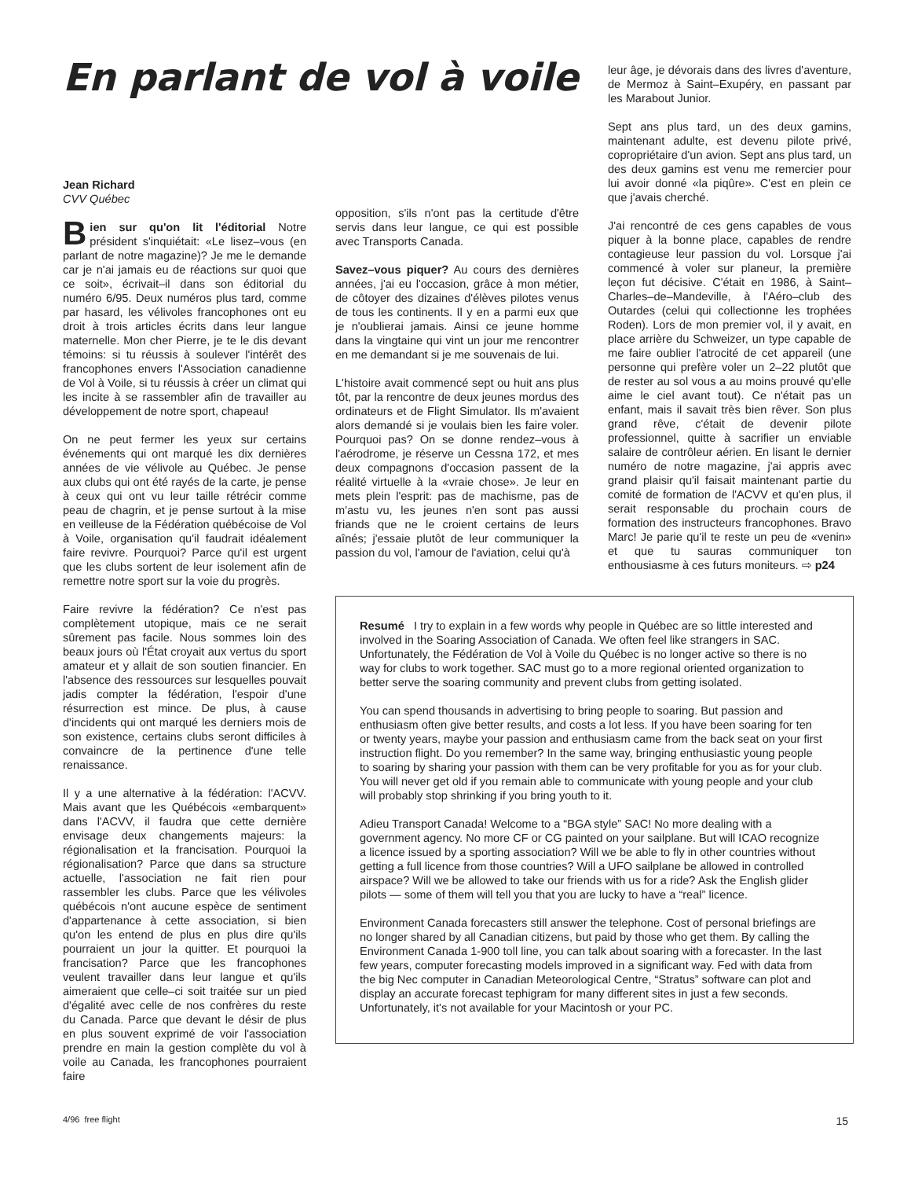En parlant de vol à voile
Jean Richard
CVV Québec
Bien sur qu'on lit l'éditorial Notre président s'inquiétait: «Le lisez–vous (en parlant de notre magazine)? Je me le demande car je n'ai jamais eu de réactions sur quoi que ce soit», écrivait–il dans son éditorial du numéro 6/95. Deux numéros plus tard, comme par hasard, les vélivoles francophones ont eu droit à trois articles écrits dans leur langue maternelle. Mon cher Pierre, je te le dis devant témoins: si tu réussis à soulever l'intérêt des francophones envers l'Association canadienne de Vol à Voile, si tu réussis à créer un climat qui les incite à se rassembler afin de travailler au développement de notre sport, chapeau!
On ne peut fermer les yeux sur certains événements qui ont marqué les dix dernières années de vie vélivole au Québec. Je pense aux clubs qui ont été rayés de la carte, je pense à ceux qui ont vu leur taille rétrécir comme peau de chagrin, et je pense surtout à la mise en veilleuse de la Fédération québécoise de Vol à Voile, organisation qu'il faudrait idéalement faire revivre. Pourquoi? Parce qu'il est urgent que les clubs sortent de leur isolement afin de remettre notre sport sur la voie du progrès.
Faire revivre la fédération? Ce n'est pas complètement utopique, mais ce ne serait sûrement pas facile. Nous sommes loin des beaux jours où l'État croyait aux vertus du sport amateur et y allait de son soutien financier. En l'absence des ressources sur lesquelles pouvait jadis compter la fédération, l'espoir d'une résurrection est mince. De plus, à cause d'incidents qui ont marqué les derniers mois de son existence, certains clubs seront difficiles à convaincre de la pertinence d'une telle renaissance.
Il y a une alternative à la fédération: l'ACVV. Mais avant que les Québécois «embarquent» dans l'ACVV, il faudra que cette dernière envisage deux changements majeurs: la régionalisation et la francisation. Pourquoi la régionalisation? Parce que dans sa structure actuelle, l'association ne fait rien pour rassembler les clubs. Parce que les vélivoles québécois n'ont aucune espèce de sentiment d'appartenance à cette association, si bien qu'on les entend de plus en plus dire qu'ils pourraient un jour la quitter. Et pourquoi la francisation? Parce que les francophones veulent travailler dans leur langue et qu'ils aimeraient que celle–ci soit traitée sur un pied d'égalité avec celle de nos confrères du reste du Canada. Parce que devant le désir de plus en plus souvent exprimé de voir l'association prendre en main la gestion complète du vol à voile au Canada, les francophones pourraient faire
opposition, s'ils n'ont pas la certitude d'être servis dans leur langue, ce qui est possible avec Transports Canada.
Savez–vous piquer? Au cours des dernières années, j'ai eu l'occasion, grâce à mon métier, de côtoyer des dizaines d'élèves pilotes venus de tous les continents. Il y en a parmi eux que je n'oublierai jamais. Ainsi ce jeune homme dans la vingtaine qui vint un jour me rencontrer en me demandant si je me souvenais de lui.
L'histoire avait commencé sept ou huit ans plus tôt, par la rencontre de deux jeunes mordus des ordinateurs et de Flight Simulator. Ils m'avaient alors demandé si je voulais bien les faire voler. Pourquoi pas? On se donne rendez–vous à l'aérodrome, je réserve un Cessna 172, et mes deux compagnons d'occasion passent de la réalité virtuelle à la «vraie chose». Je leur en mets plein l'esprit: pas de machisme, pas de m'astu vu, les jeunes n'en sont pas aussi friands que ne le croient certains de leurs aînés; j'essaie plutôt de leur communiquer la passion du vol, l'amour de l'aviation, celui qu'à
leur âge, je dévorais dans des livres d'aventure, de Mermoz à Saint–Exupéry, en passant par les Marabout Junior.
Sept ans plus tard, un des deux gamins, maintenant adulte, est devenu pilote privé, copropriétaire d'un avion. Sept ans plus tard, un des deux gamins est venu me remercier pour lui avoir donné «la piqûre». C'est en plein ce que j'avais cherché.
J'ai rencontré de ces gens capables de vous piquer à la bonne place, capables de rendre contagieuse leur passion du vol. Lorsque j'ai commencé à voler sur planeur, la première leçon fut décisive. C'était en 1986, à Saint–Charles–de–Mandeville, à l'Aéro–club des Outardes (celui qui collectionne les trophées Roden). Lors de mon premier vol, il y avait, en place arrière du Schweizer, un type capable de me faire oublier l'atrocité de cet appareil (une personne qui prefère voler un 2–22 plutôt que de rester au sol vous a au moins prouvé qu'elle aime le ciel avant tout). Ce n'était pas un enfant, mais il savait très bien rêver. Son plus grand rêve, c'était de devenir pilote professionnel, quitte à sacrifier un enviable salaire de contrôleur aérien. En lisant le dernier numéro de notre magazine, j'ai appris avec grand plaisir qu'il faisait maintenant partie du comité de formation de l'ACVV et qu'en plus, il serait responsable du prochain cours de formation des instructeurs francophones. Bravo Marc! Je parie qu'il te reste un peu de «venin» et que tu sauras communiquer ton enthousiasme à ces futurs moniteurs. ⇨ p24
Resumé I try to explain in a few words why people in Québec are so little interested and involved in the Soaring Association of Canada. We often feel like strangers in SAC. Unfortunately, the Fédération de Vol à Voile du Québec is no longer active so there is no way for clubs to work together. SAC must go to a more regional oriented organization to better serve the soaring community and prevent clubs from getting isolated.
You can spend thousands in advertising to bring people to soaring. But passion and enthusiasm often give better results, and costs a lot less. If you have been soaring for ten or twenty years, maybe your passion and enthusiasm came from the back seat on your first instruction flight. Do you remember? In the same way, bringing enthusiastic young people to soaring by sharing your passion with them can be very profitable for you as for your club. You will never get old if you remain able to communicate with young people and your club will probably stop shrinking if you bring youth to it.
Adieu Transport Canada! Welcome to a “BGA style” SAC! No more dealing with a government agency. No more CF or CG painted on your sailplane. But will ICAO recognize a licence issued by a sporting association? Will we be able to fly in other countries without getting a full licence from those countries? Will a UFO sailplane be allowed in controlled airspace? Will we be allowed to take our friends with us for a ride? Ask the English glider pilots — some of them will tell you that you are lucky to have a “real” licence.
Environment Canada forecasters still answer the telephone. Cost of personal briefings are no longer shared by all Canadian citizens, but paid by those who get them. By calling the Environment Canada 1-900 toll line, you can talk about soaring with a forecaster. In the last few years, computer forecasting models improved in a significant way. Fed with data from the big Nec computer in Canadian Meteorological Centre, “Stratus” software can plot and display an accurate forecast tephigram for many different sites in just a few seconds. Unfortunately, it's not available for your Macintosh or your PC.
4/96 free flight 15